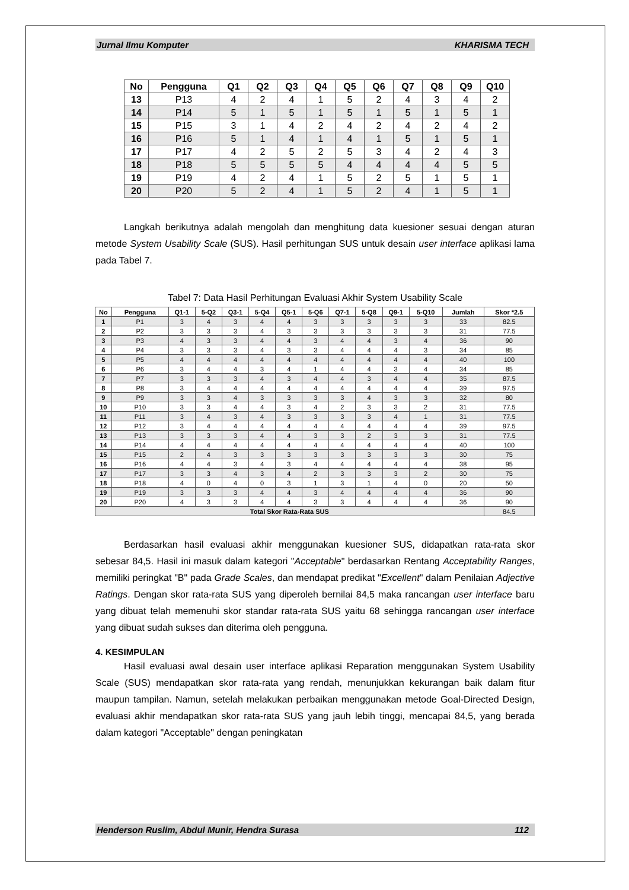Jurnal Ilmu Komputer KHARISMA TECH
| No | Pengguna | Q1 | Q2 | Q3 | Q4 | Q5 | Q6 | Q7 | Q8 | Q9 | Q10 |
| --- | --- | --- | --- | --- | --- | --- | --- | --- | --- | --- | --- |
| 13 | P13 | 4 | 2 | 4 | 1 | 5 | 2 | 4 | 3 | 4 | 2 |
| 14 | P14 | 5 | 1 | 5 | 1 | 5 | 1 | 5 | 1 | 5 | 1 |
| 15 | P15 | 3 | 1 | 4 | 2 | 4 | 2 | 4 | 2 | 4 | 2 |
| 16 | P16 | 5 | 1 | 4 | 1 | 4 | 1 | 5 | 1 | 5 | 1 |
| 17 | P17 | 4 | 2 | 5 | 2 | 5 | 3 | 4 | 2 | 4 | 3 |
| 18 | P18 | 5 | 5 | 5 | 5 | 4 | 4 | 4 | 4 | 5 | 5 |
| 19 | P19 | 4 | 2 | 4 | 1 | 5 | 2 | 5 | 1 | 5 | 1 |
| 20 | P20 | 5 | 2 | 4 | 1 | 5 | 2 | 4 | 1 | 5 | 1 |
Langkah berikutnya adalah mengolah dan menghitung data kuesioner sesuai dengan aturan metode System Usability Scale (SUS). Hasil perhitungan SUS untuk desain user interface aplikasi lama pada Tabel 7.
Tabel 7: Data Hasil Perhitungan Evaluasi Akhir System Usability Scale
| No | Pengguna | Q1-1 | 5-Q2 | Q3-1 | 5-Q4 | Q5-1 | 5-Q6 | Q7-1 | 5-Q8 | Q9-1 | 5-Q10 | Jumlah | Skor *2.5 |
| --- | --- | --- | --- | --- | --- | --- | --- | --- | --- | --- | --- | --- | --- |
| 1 | P1 | 3 | 4 | 3 | 4 | 4 | 3 | 3 | 3 | 3 | 3 | 33 | 82.5 |
| 2 | P2 | 3 | 3 | 3 | 4 | 3 | 3 | 3 | 3 | 3 | 3 | 31 | 77.5 |
| 3 | P3 | 4 | 3 | 3 | 4 | 4 | 3 | 4 | 4 | 3 | 4 | 36 | 90 |
| 4 | P4 | 3 | 3 | 3 | 4 | 3 | 3 | 4 | 4 | 4 | 3 | 34 | 85 |
| 5 | P5 | 4 | 4 | 4 | 4 | 4 | 4 | 4 | 4 | 4 | 4 | 40 | 100 |
| 6 | P6 | 3 | 4 | 4 | 3 | 4 | 1 | 4 | 4 | 3 | 4 | 34 | 85 |
| 7 | P7 | 3 | 3 | 3 | 4 | 3 | 4 | 4 | 3 | 4 | 4 | 35 | 87.5 |
| 8 | P8 | 3 | 4 | 4 | 4 | 4 | 4 | 4 | 4 | 4 | 4 | 39 | 97.5 |
| 9 | P9 | 3 | 3 | 4 | 3 | 3 | 3 | 3 | 4 | 3 | 3 | 32 | 80 |
| 10 | P10 | 3 | 3 | 4 | 4 | 3 | 4 | 2 | 3 | 3 | 2 | 31 | 77.5 |
| 11 | P11 | 3 | 4 | 3 | 4 | 3 | 3 | 3 | 3 | 4 | 1 | 31 | 77.5 |
| 12 | P12 | 3 | 4 | 4 | 4 | 4 | 4 | 4 | 4 | 4 | 4 | 39 | 97.5 |
| 13 | P13 | 3 | 3 | 3 | 4 | 4 | 3 | 3 | 2 | 3 | 3 | 31 | 77.5 |
| 14 | P14 | 4 | 4 | 4 | 4 | 4 | 4 | 4 | 4 | 4 | 4 | 40 | 100 |
| 15 | P15 | 2 | 4 | 3 | 3 | 3 | 3 | 3 | 3 | 3 | 3 | 30 | 75 |
| 16 | P16 | 4 | 4 | 3 | 4 | 3 | 4 | 4 | 4 | 4 | 4 | 38 | 95 |
| 17 | P17 | 3 | 3 | 4 | 3 | 4 | 2 | 3 | 3 | 3 | 2 | 30 | 75 |
| 18 | P18 | 4 | 0 | 4 | 0 | 3 | 1 | 3 | 1 | 4 | 0 | 20 | 50 |
| 19 | P19 | 3 | 3 | 3 | 4 | 4 | 3 | 4 | 4 | 4 | 4 | 36 | 90 |
| 20 | P20 | 4 | 3 | 3 | 4 | 4 | 3 | 3 | 4 | 4 | 4 | 36 | 90 |
| Total Skor Rata-Rata SUS | | | | | | | | | | | | | 84.5 |
Berdasarkan hasil evaluasi akhir menggunakan kuesioner SUS, didapatkan rata-rata skor sebesar 84,5. Hasil ini masuk dalam kategori "Acceptable" berdasarkan Rentang Acceptability Ranges, memiliki peringkat "B" pada Grade Scales, dan mendapat predikat "Excellent" dalam Penilaian Adjective Ratings. Dengan skor rata-rata SUS yang diperoleh bernilai 84,5 maka rancangan user interface baru yang dibuat telah memenuhi skor standar rata-rata SUS yaitu 68 sehingga rancangan user interface yang dibuat sudah sukses dan diterima oleh pengguna.
4. KESIMPULAN
Hasil evaluasi awal desain user interface aplikasi Reparation menggunakan System Usability Scale (SUS) mendapatkan skor rata-rata yang rendah, menunjukkan kekurangan baik dalam fitur maupun tampilan. Namun, setelah melakukan perbaikan menggunakan metode Goal-Directed Design, evaluasi akhir mendapatkan skor rata-rata SUS yang jauh lebih tinggi, mencapai 84,5, yang berada dalam kategori "Acceptable" dengan peningkatan
Henderson Ruslim, Abdul Munir, Hendra Surasa 112